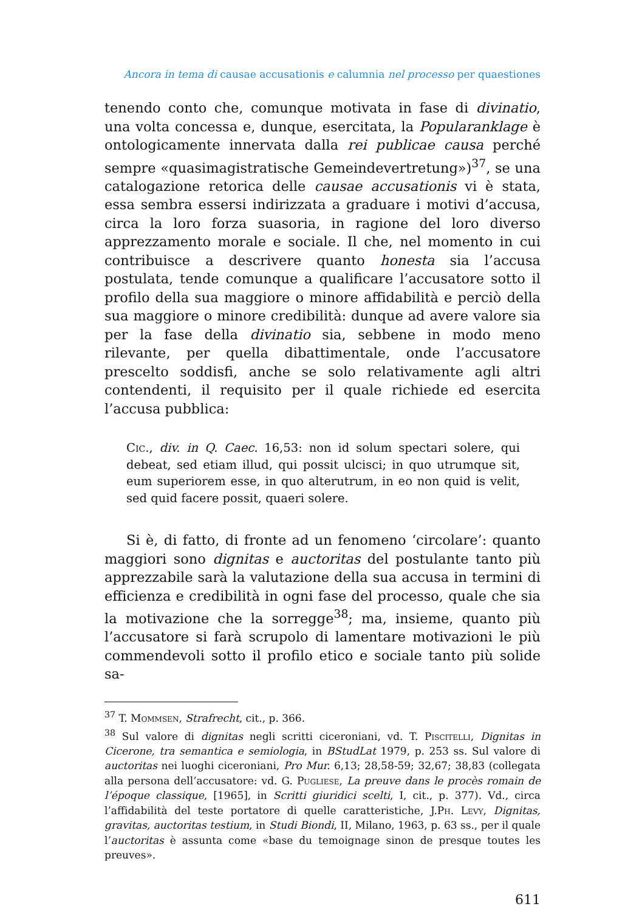Ancora in tema di causae accusationis e calumnia nel processo per quaestiones
tenendo conto che, comunque motivata in fase di divinatio, una volta concessa e, dunque, esercitata, la Popularanklage è ontologicamente innervata dalla rei publicae causa perché sempre «quasimagistratische Gemeindevertretung»)<sup>37</sup>, se una catalogazione retorica delle causae accusationis vi è stata, essa sembra essersi indirizzata a graduare i motivi d’accusa, circa la loro forza suasoria, in ragione del loro diverso apprezzamento morale e sociale. Il che, nel momento in cui contribuisce a descrivere quanto honesta sia l’accusa postulata, tende comunque a qualificare l’accusatore sotto il profilo della sua maggiore o minore affidabilità e perciò della sua maggiore o minore credibilità: dunque ad avere valore sia per la fase della divinatio sia, sebbene in modo meno rilevante, per quella dibattimentale, onde l’accusatore prescelto soddisfi, anche se solo relativamente agli altri contendenti, il requisito per il quale richiede ed esercita l’accusa pubblica:
Cic., div. in Q. Caec. 16,53: non id solum spectari solere, qui debeat, sed etiam illud, qui possit ulcisci; in quo utrumque sit, eum superiorem esse, in quo alterutrum, in eo non quid is velit, sed quid facere possit, quaeri solere.
Si è, di fatto, di fronte ad un fenomeno ‘circolare’: quanto maggiori sono dignitas e auctoritas del postulante tanto più apprezzabile sarà la valutazione della sua accusa in termini di efficienza e credibilità in ogni fase del processo, quale che sia la motivazione che la sorregge<sup>38</sup>; ma, insieme, quanto più l’accusatore si farà scrupolo di lamentare motivazioni le più commendevoli sotto il profilo etico e sociale tanto più solide sa-
<sup>37</sup> T. Mommsen, Strafrecht, cit., p. 366.
<sup>38</sup> Sul valore di dignitas negli scritti ciceroniani, vd. T. Piscitelli, Dignitas in Cicerone, tra semantica e semiologia, in BStudLat 1979, p. 253 ss. Sul valore di auctoritas nei luoghi ciceroniani, Pro Mur. 6,13; 28,58-59; 32,67; 38,83 (collegata alla persona dell’accusatore: vd. G. Pugliese, La preuve dans le procès romain de l’époque classique, [1965], in Scritti giuridici scelti, I, cit., p. 377). Vd., circa l’affidabilità del teste portatore di quelle caratteristiche, J.Ph. Levy, Dignitas, gravitas, auctoritas testium, in Studi Biondi, II, Milano, 1963, p. 63 ss., per il quale l’auctoritas è assunta come «base du temoignage sinon de presque toutes les preuves».
611